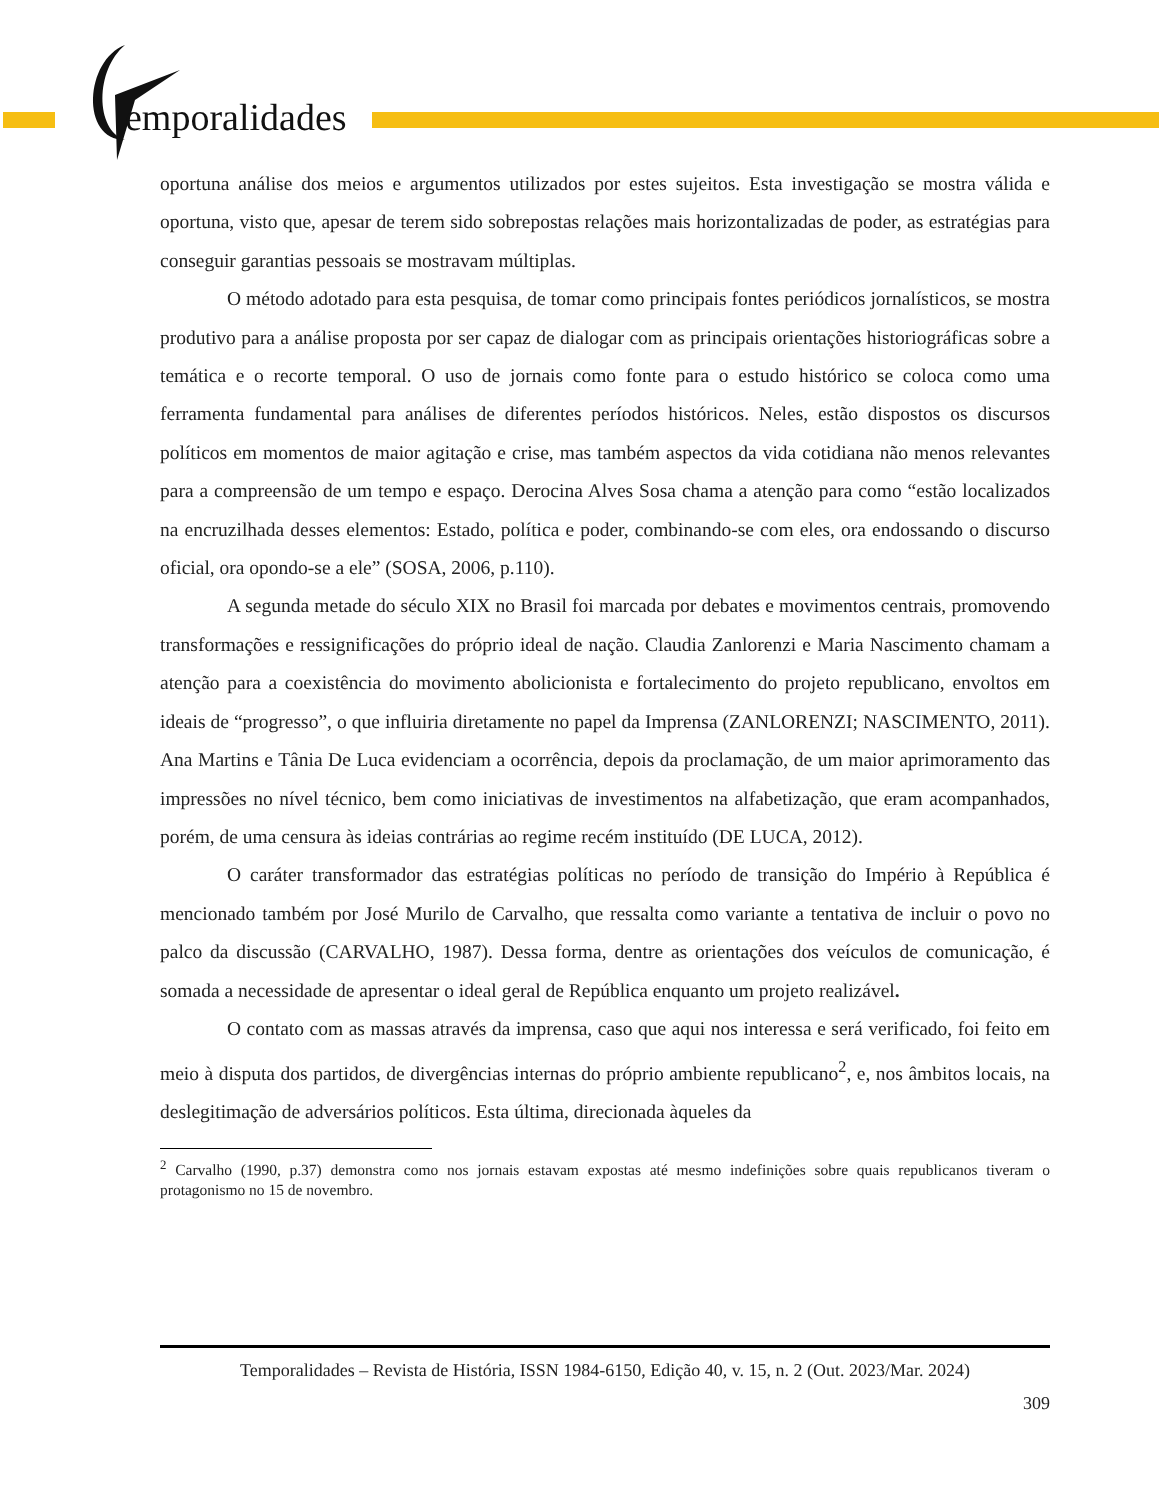emporalidades
oportuna análise dos meios e argumentos utilizados por estes sujeitos. Esta investigação se mostra válida e oportuna, visto que, apesar de terem sido sobrepostas relações mais horizontalizadas de poder, as estratégias para conseguir garantias pessoais se mostravam múltiplas.
O método adotado para esta pesquisa, de tomar como principais fontes periódicos jornalísticos, se mostra produtivo para a análise proposta por ser capaz de dialogar com as principais orientações historiográficas sobre a temática e o recorte temporal. O uso de jornais como fonte para o estudo histórico se coloca como uma ferramenta fundamental para análises de diferentes períodos históricos. Neles, estão dispostos os discursos políticos em momentos de maior agitação e crise, mas também aspectos da vida cotidiana não menos relevantes para a compreensão de um tempo e espaço. Derocina Alves Sosa chama a atenção para como “estão localizados na encruzilhada desses elementos: Estado, política e poder, combinando-se com eles, ora endossando o discurso oficial, ora opondo-se a ele” (SOSA, 2006, p.110).
A segunda metade do século XIX no Brasil foi marcada por debates e movimentos centrais, promovendo transformações e ressignificações do próprio ideal de nação. Claudia Zanlorenzi e Maria Nascimento chamam a atenção para a coexistência do movimento abolicionista e fortalecimento do projeto republicano, envoltos em ideais de “progresso”, o que influiria diretamente no papel da Imprensa (ZANLORENZI; NASCIMENTO, 2011). Ana Martins e Tânia De Luca evidenciam a ocorrência, depois da proclamação, de um maior aprimoramento das impressões no nível técnico, bem como iniciativas de investimentos na alfabetização, que eram acompanhados, porém, de uma censura às ideias contrárias ao regime recém instituído (DE LUCA, 2012).
O caráter transformador das estratégias políticas no período de transição do Império à República é mencionado também por José Murilo de Carvalho, que ressalta como variante a tentativa de incluir o povo no palco da discussão (CARVALHO, 1987). Dessa forma, dentre as orientações dos veículos de comunicação, é somada a necessidade de apresentar o ideal geral de República enquanto um projeto realizável.
O contato com as massas através da imprensa, caso que aqui nos interessa e será verificado, foi feito em meio à disputa dos partidos, de divergências internas do próprio ambiente republicano<sup>2</sup>, e, nos âmbitos locais, na deslegitimação de adversários políticos. Esta última, direcionada àqueles da
<sup>2</sup> Carvalho (1990, p.37) demonstra como nos jornais estavam expostas até mesmo indefinições sobre quais republicanos tiveram o protagonismo no 15 de novembro.
Temporalidades – Revista de História, ISSN 1984-6150, Edição 40, v. 15, n. 2 (Out. 2023/Mar. 2024)
309